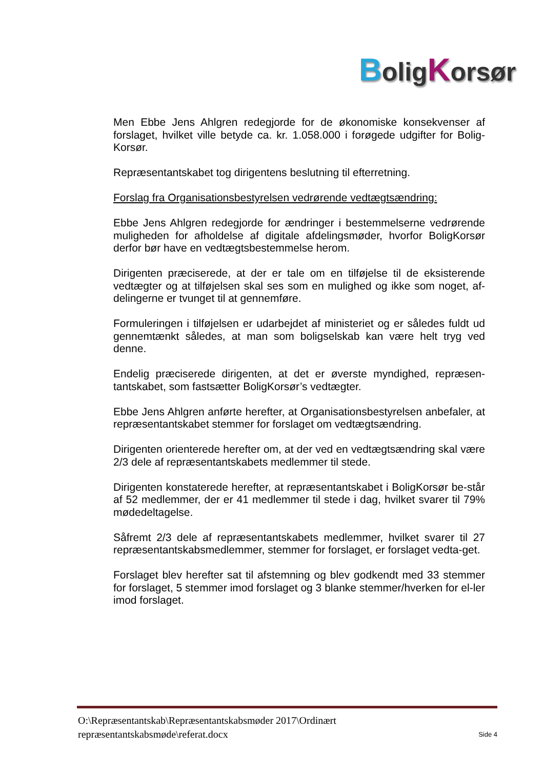BoligKorsør
Men Ebbe Jens Ahlgren redegjorde for de økonomiske konsekvenser af forslaget, hvilket ville betyde ca. kr. 1.058.000 i forøgede udgifter for Bolig-Korsør.
Repræsentantskabet tog dirigentens beslutning til efterretning.
Forslag fra Organisationsbestyrelsen vedrørende vedtægtsændring:
Ebbe Jens Ahlgren redegjorde for ændringer i bestemmelserne vedrørende muligheden for afholdelse af digitale afdelingsmøder, hvorfor BoligKorsør derfor bør have en vedtægtsbestemmelse herom.
Dirigenten præciserede, at der er tale om en tilføjelse til de eksisterende vedtægter og at tilføjelsen skal ses som en mulighed og ikke som noget, af-delingerne er tvunget til at gennemføre.
Formuleringen i tilføjelsen er udarbejdet af ministeriet og er således fuldt ud gennemtænkt således, at man som boligselskab kan være helt tryg ved denne.
Endelig præciserede dirigenten, at det er øverste myndighed, repræsen-tantskabet, som fastsætter BoligKorsør’s vedtægter.
Ebbe Jens Ahlgren anførte herefter, at Organisationsbestyrelsen anbefaler, at repræsentantskabet stemmer for forslaget om vedtægtsændring.
Dirigenten orienterede herefter om, at der ved en vedtægtsændring skal være 2/3 dele af repræsentantskabets medlemmer til stede.
Dirigenten konstaterede herefter, at repræsentantskabet i BoligKorsør be-står af 52 medlemmer, der er 41 medlemmer til stede i dag, hvilket svarer til 79% mødedeltagelse.
Såfremt 2/3 dele af repræsentantskabets medlemmer, hvilket svarer til 27 repræsentantskabsmedlemmer, stemmer for forslaget, er forslaget vedta-get.
Forslaget blev herefter sat til afstemning og blev godkendt med 33 stemmer for forslaget, 5 stemmer imod forslaget og 3 blanke stemmer/hverken for el-ler imod forslaget.
O:\Repræsentantskab\Repræsentantskabsmøder 2017\Ordinært
repræsentantskabsmøde\referat.docx
Side 4